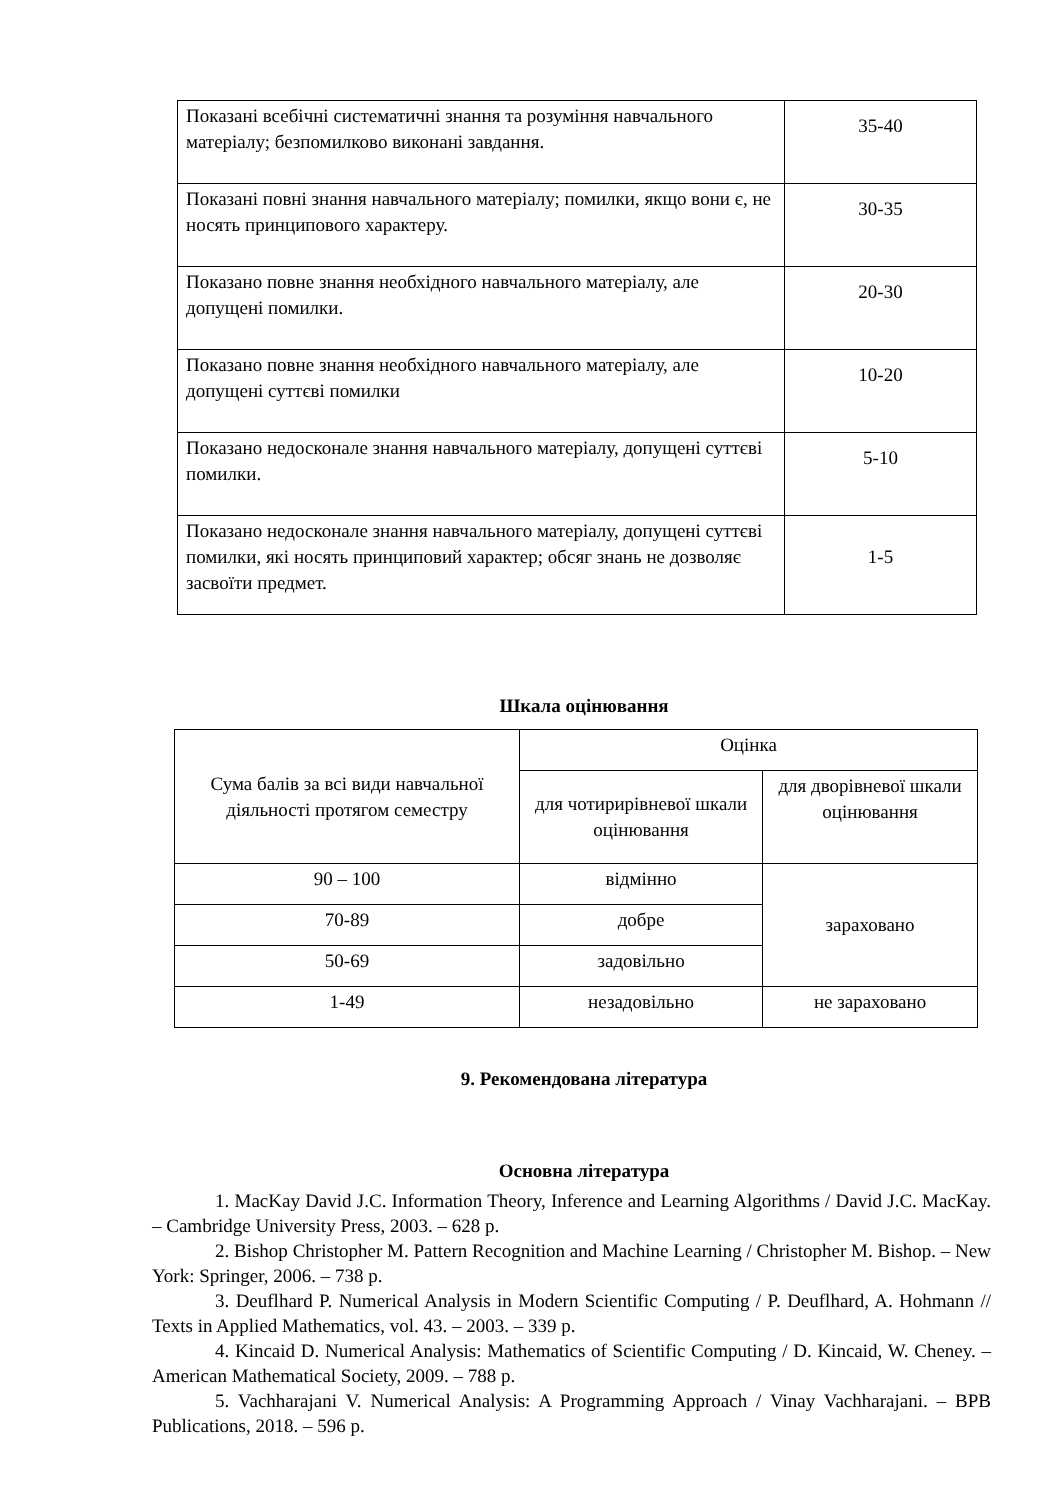| Показані всебічні систематичні знання та розуміння навчального матеріалу; безпомилково виконані завдання. | 35-40 |
| Показані повні знання навчального матеріалу; помилки, якщо вони є, не носять принципового характеру. | 30-35 |
| Показано повне знання необхідного навчального матеріалу, але допущені помилки. | 20-30 |
| Показано повне знання необхідного навчального матеріалу, але допущені суттєві помилки | 10-20 |
| Показано недосконале знання навчального матеріалу, допущені суттєві помилки. | 5-10 |
| Показано недосконале знання навчального матеріалу, допущені суттєві помилки, які носять принциповий характер; обсяг знань не дозволяє засвоїти предмет. | 1-5 |
Шкала оцінювання
| Сума балів за всі види навчальної діяльності протягом семестру | Оцінка | |
| | для чотирирівневої шкали оцінювання | для дворівневої шкали оцінювання |
| 90 – 100 | відмінно | зараховано |
| 70-89 | добре | |
| 50-69 | задовільно | |
| 1-49 | незадовільно | не зараховано |
9. Рекомендована література
Основна література
1. MacKay David J.C. Information Theory, Inference and Learning Algorithms / David J.C. MacKay. – Cambridge University Press, 2003. – 628 p.
2. Bishop Christopher M. Pattern Recognition and Machine Learning / Christopher M. Bishop. – New York: Springer, 2006. – 738 p.
3. Deuflhard P. Numerical Analysis in Modern Scientific Computing / P. Deuflhard, A. Hohmann // Texts in Applied Mathematics, vol. 43. – 2003. – 339 p.
4. Kincaid D. Numerical Analysis: Mathematics of Scientific Computing / D. Kincaid, W. Cheney. – American Mathematical Society, 2009. – 788 p.
5. Vachharajani V. Numerical Analysis: A Programming Approach / Vinay Vachharajani. – BPB Publications, 2018. – 596 p.